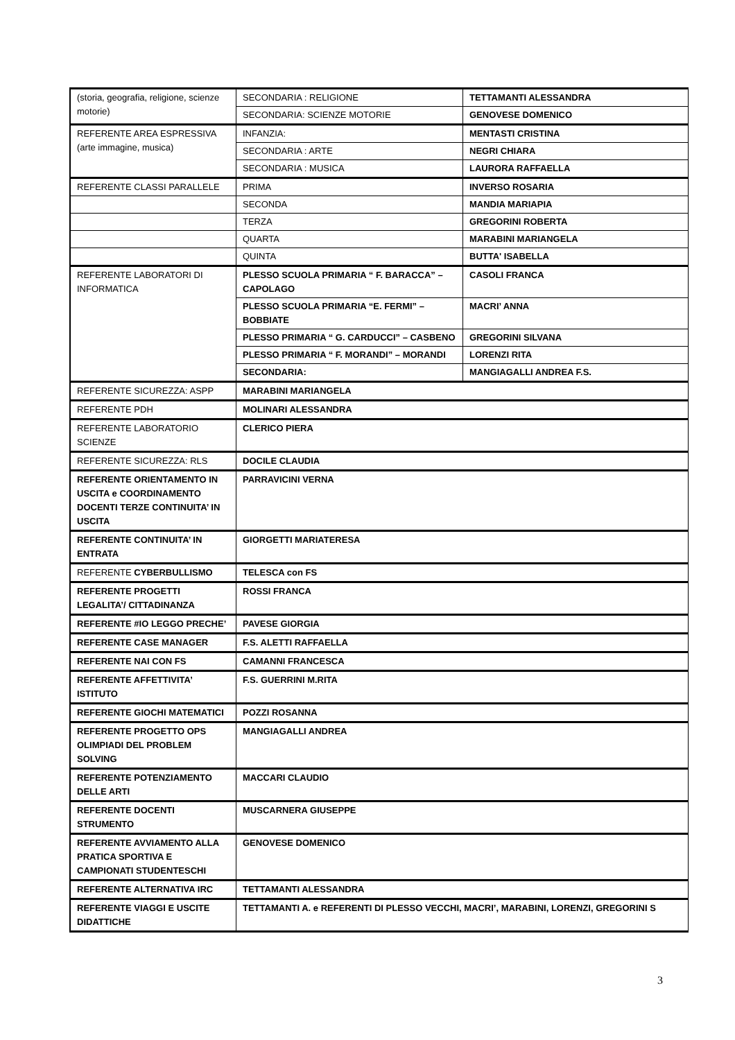| (storia, geografia, religione, scienze motorie) | SECONDARIA : RELIGIONE | TETTAMANTI ALESSANDRA |
| | SECONDARIA: SCIENZE MOTORIE | GENOVESE DOMENICO |
| REFERENTE AREA ESPRESSIVA (arte immagine, musica) | INFANZIA: | MENTASTI CRISTINA |
| | SECONDARIA : ARTE | NEGRI CHIARA |
| | SECONDARIA : MUSICA | LAURORA RAFFAELLA |
| REFERENTE CLASSI PARALLELE | PRIMA | INVERSO ROSARIA |
| | SECONDA | MANDIA MARIAPIA |
| | TERZA | GREGORINI ROBERTA |
| | QUARTA | MARABINI MARIANGELA |
| | QUINTA | BUTTA' ISABELLA |
| REFERENTE LABORATORI DI INFORMATICA | PLESSO SCUOLA PRIMARIA “ F. BARACCA” – CAPOLAGO | CASOLI FRANCA |
| | PLESSO SCUOLA PRIMARIA “E. FERMI” – BOBBIATE | MACRI’ ANNA |
| | PLESSO PRIMARIA “ G. CARDUCCI” – CASBENO | GREGORINI SILVANA |
| | PLESSO PRIMARIA “ F. MORANDI” – MORANDI | LORENZI RITA |
| | SECONDARIA: | MANGIAGALLI ANDREA F.S. |
| REFERENTE SICUREZZA: ASPP | MARABINI MARIANGELA | |
| REFERENTE PDH | MOLINARI ALESSANDRA | |
| REFERENTE LABORATORIO SCIENZE | CLERICO PIERA | |
| REFERENTE SICUREZZA: RLS | DOCILE CLAUDIA | |
| REFERENTE ORIENTAMENTO IN USCITA e COORDINAMENTO DOCENTI TERZE CONTINUITA’ IN USCITA | PARRAVICINI VERNA | |
| REFERENTE CONTINUITA’ IN ENTRATA | GIORGETTI MARIATERESA | |
| REFERENTE CYBERBULLISMO | TELESCA con FS | |
| REFERENTE PROGETTI LEGALITA’/ CITTADINANZA | ROSSI FRANCA | |
| REFERENTE #IO LEGGO PRECHE’ | PAVESE GIORGIA | |
| REFERENTE CASE MANAGER | F.S. ALETTI RAFFAELLA | |
| REFERENTE NAI CON FS | CAMANNI FRANCESCA | |
| REFERENTE AFFETTIVITA’ ISTITUTO | F.S. GUERRINI M.RITA | |
| REFERENTE GIOCHI MATEMATICI | POZZI ROSANNA | |
| REFERENTE PROGETTO OPS OLIMPIADI DEL PROBLEM SOLVING | MANGIAGALLI ANDREA | |
| REFERENTE POTENZIAMENTO DELLE ARTI | MACCARI CLAUDIO | |
| REFERENTE DOCENTI STRUMENTO | MUSCARNERA GIUSEPPE | |
| REFERENTE AVVIAMENTO ALLA PRATICA SPORTIVA E CAMPIONATI STUDENTESCHI | GENOVESE DOMENICO | |
| REFERENTE ALTERNATIVA IRC | TETTAMANTI ALESSANDRA | |
| REFERENTE VIAGGI E USCITE DIDATTICHE | TETTAMANTI A. e REFERENTI DI PLESSO VECCHI, MACRI’, MARABINI, LORENZI, GREGORINI S | |
3